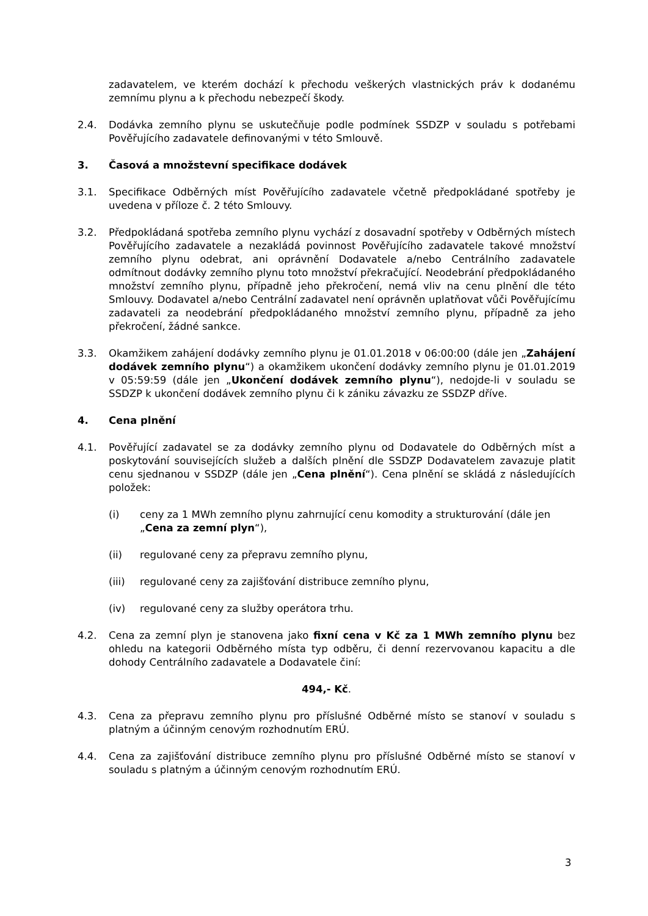zadavatelem, ve kterém dochází k přechodu veškerých vlastnických práv k dodanému zemnímu plynu a k přechodu nebezpečí škody.
2.4. Dodávka zemního plynu se uskutečňuje podle podmínek SSDZP v souladu s potřebami Pověřujícího zadavatele definovanými v této Smlouvě.
3. Časová a množstevní specifikace dodávek
3.1. Specifikace Odběrných míst Pověřujícího zadavatele včetně předpokládané spotřeby je uvedena v příloze č. 2 této Smlouvy.
3.2. Předpokládaná spotřeba zemního plynu vychází z dosavadní spotřeby v Odběrných místech Pověřujícího zadavatele a nezakládá povinnost Pověřujícího zadavatele takové množství zemního plynu odebrat, ani oprávnění Dodavatele a/nebo Centrálního zadavatele odmítnout dodávky zemního plynu toto množství překračující. Neodebrání předpokládaného množství zemního plynu, případně jeho překročení, nemá vliv na cenu plnění dle této Smlouvy. Dodavatel a/nebo Centrální zadavatel není oprávněn uplatňovat vůči Pověřujícímu zadavateli za neodebrání předpokládaného množství zemního plynu, případně za jeho překročení, žádné sankce.
3.3. Okamžikem zahájení dodávky zemního plynu je 01.01.2018 v 06:00:00 (dále jen „Zahájení dodávek zemního plynu“) a okamžikem ukončení dodávky zemního plynu je 01.01.2019 v 05:59:59 (dále jen „Ukončení dodávek zemního plynu“), nedojde-li v souladu se SSDZP k ukončení dodávek zemního plynu či k zániku závazku ze SSDZP dříve.
4. Cena plnění
4.1. Pověřující zadavatel se za dodávky zemního plynu od Dodavatele do Odběrných míst a poskytování souvisejících služeb a dalších plnění dle SSDZP Dodavatelem zavazuje platit cenu sjednanou v SSDZP (dále jen „Cena plnění“). Cena plnění se skládá z následujících položek:
(i) ceny za 1 MWh zemního plynu zahrnující cenu komodity a strukturování (dále jen „Cena za zemní plyn“),
(ii) regulované ceny za přepravu zemního plynu,
(iii) regulované ceny za zajišťování distribuce zemního plynu,
(iv) regulované ceny za služby operátora trhu.
4.2. Cena za zemní plyn je stanovena jako fixní cena v Kč za 1 MWh zemního plynu bez ohledu na kategorii Odběrného místa typ odběru, či denní rezervovanou kapacitu a dle dohody Centrálního zadavatele a Dodavatele činí:
494,- Kč.
4.3. Cena za přepravu zemního plynu pro příslušné Odběrné místo se stanoví v souladu s platným a účinným cenovým rozhodnutím ERÚ.
4.4. Cena za zajišťování distribuce zemního plynu pro příslušné Odběrné místo se stanoví v souladu s platným a účinným cenovým rozhodnutím ERÚ.
3